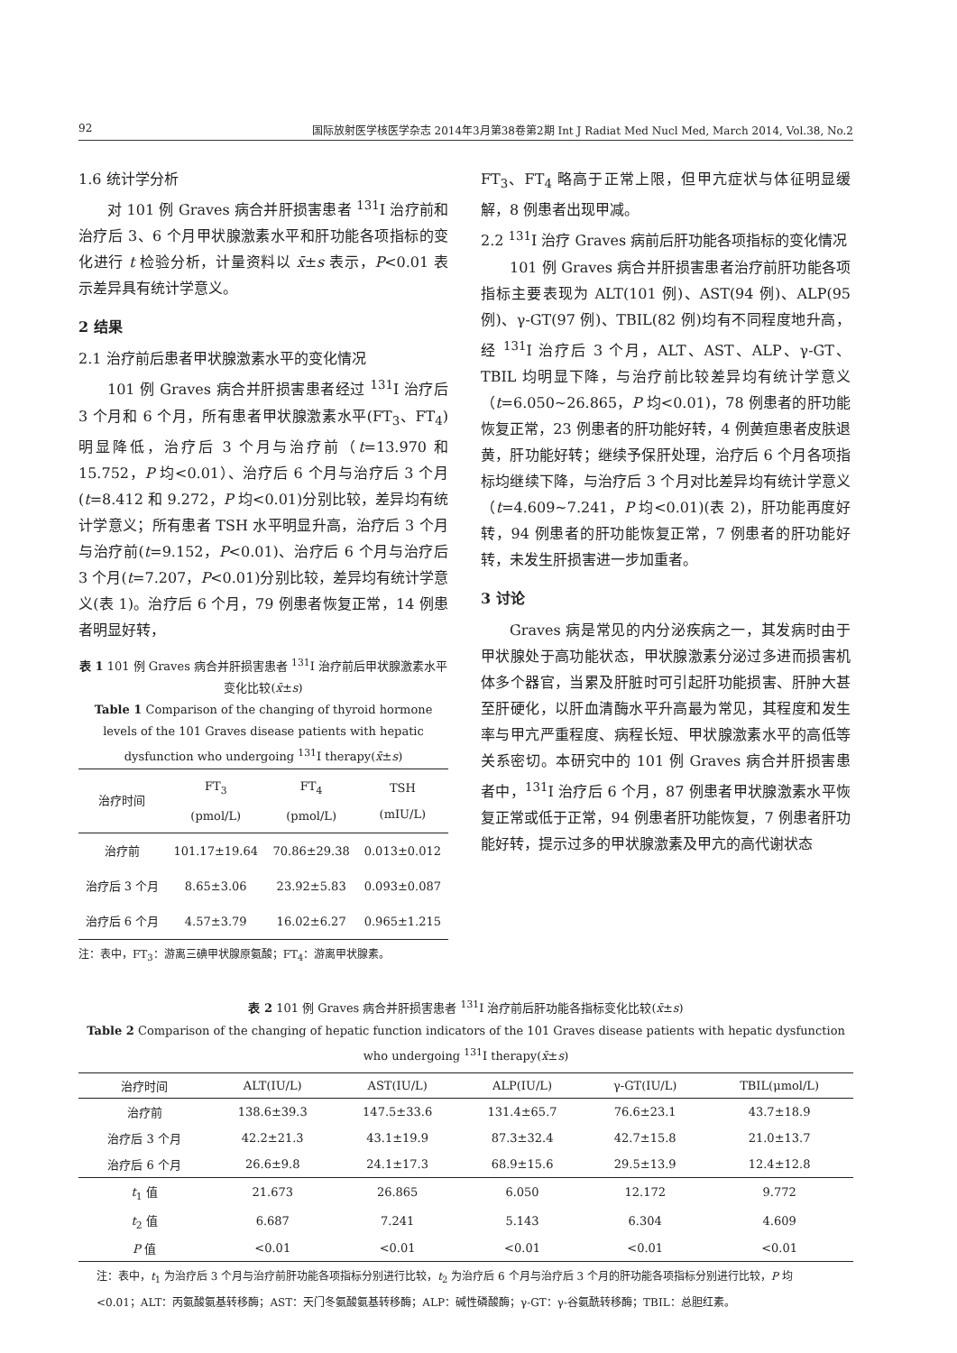92 国际放射医学核医学杂志 2014年3月第38卷第2期 Int J Radiat Med Nucl Med, March 2014, Vol.38, No.2
1.6 统计学分析
对 101 例 Graves 病合并肝损害患者 <sup>131</sup>I 治疗前和治疗后 3、6 个月甲状腺激素水平和肝功能各项指标的变化进行 t 检验分析，计量资料以 x̄±s 表示，P<0.01 表示差异具有统计学意义。
2 结果
2.1 治疗前后患者甲状腺激素水平的变化情况
101 例 Graves 病合并肝损害患者经过 <sup>131</sup>I 治疗后 3 个月和 6 个月，所有患者甲状腺激素水平(FT<sub>3</sub>、FT<sub>4</sub>)明显降低，治疗后 3 个月与治疗前（t=13.970 和 15.752，P 均<0.01）、治疗后 6 个月与治疗后 3 个月(t=8.412 和 9.272，P 均<0.01)分别比较，差异均有统计学意义；所有患者 TSH 水平明显升高，治疗后 3 个月与治疗前(t=9.152，P<0.01)、治疗后 6 个月与治疗后 3 个月(t=7.207，P<0.01)分别比较，差异均有统计学意义(表 1)。治疗后 6 个月，79 例患者恢复正常，14 例患者明显好转，
表 1 101 例 Graves 病合并肝损害患者 <sup>131</sup>I 治疗前后甲状腺激素水平变化比较(x̄±s)
Table 1 Comparison of the changing of thyroid hormone levels of the 101 Graves disease patients with hepatic dysfunction who undergoing <sup>131</sup>I therapy(x̄±s)
| 治疗时间 | FT<sub>3</sub> (pmol/L) | FT<sub>4</sub> (pmol/L) | TSH (mIU/L) |
| --- | --- | --- | --- |
| 治疗前 | 101.17±19.64 | 70.86±29.38 | 0.013±0.012 |
| 治疗后 3 个月 | 8.65±3.06 | 23.92±5.83 | 0.093±0.087 |
| 治疗后 6 个月 | 4.57±3.79 | 16.02±6.27 | 0.965±1.215 |
注：表中，FT<sub>3</sub>：游离三碘甲状腺原氨酸；FT<sub>4</sub>：游离甲状腺素。
FT<sub>3</sub>、FT<sub>4</sub> 略高于正常上限，但甲亢症状与体征明显缓解，8 例患者出现甲减。
2.2 <sup>131</sup>I 治疗 Graves 病前后肝功能各项指标的变化情况
101 例 Graves 病合并肝损害患者治疗前肝功能各项指标主要表现为 ALT(101 例)、AST(94 例)、ALP(95 例)、γ-GT(97 例)、TBIL(82 例)均有不同程度地升高，经 <sup>131</sup>I 治疗后 3 个月，ALT、AST、ALP、γ-GT、TBIL 均明显下降，与治疗前比较差异均有统计学意义（t=6.050~26.865，P 均<0.01)，78 例患者的肝功能恢复正常，23 例患者的肝功能好转，4 例黄疸患者皮肤退黄，肝功能好转；继续予保肝处理，治疗后 6 个月各项指标均继续下降，与治疗后 3 个月对比差异均有统计学意义（t=4.609~7.241，P 均<0.01)(表 2)，肝功能再度好转，94 例患者的肝功能恢复正常，7 例患者的肝功能好转，未发生肝损害进一步加重者。
3 讨论
Graves 病是常见的内分泌疾病之一，其发病时由于甲状腺处于高功能状态，甲状腺激素分泌过多进而损害机体多个器官，当累及肝脏时可引起肝功能损害、肝肿大甚至肝硬化，以肝血清酶水平升高最为常见，其程度和发生率与甲亢严重程度、病程长短、甲状腺激素水平的高低等关系密切。本研究中的 101 例 Graves 病合并肝损害患者中，<sup>131</sup>I 治疗后 6 个月，87 例患者甲状腺激素水平恢复正常或低于正常，94 例患者肝功能恢复，7 例患者肝功能好转，提示过多的甲状腺激素及甲亢的高代谢状态
表 2 101 例 Graves 病合并肝损害患者 <sup>131</sup>I 治疗前后肝功能各指标变化比较(x̄±s)
Table 2 Comparison of the changing of hepatic function indicators of the 101 Graves disease patients with hepatic dysfunction who undergoing <sup>131</sup>I therapy(x̄±s)
| 治疗时间 | ALT(IU/L) | AST(IU/L) | ALP(IU/L) | γ-GT(IU/L) | TBIL(μmol/L) |
| --- | --- | --- | --- | --- | --- |
| 治疗前 | 138.6±39.3 | 147.5±33.6 | 131.4±65.7 | 76.6±23.1 | 43.7±18.9 |
| 治疗后 3 个月 | 42.2±21.3 | 43.1±19.9 | 87.3±32.4 | 42.7±15.8 | 21.0±13.7 |
| 治疗后 6 个月 | 26.6±9.8 | 24.1±17.3 | 68.9±15.6 | 29.5±13.9 | 12.4±12.8 |
| t<sub>1</sub> 值 | 21.673 | 26.865 | 6.050 | 12.172 | 9.772 |
| t<sub>2</sub> 值 | 6.687 | 7.241 | 5.143 | 6.304 | 4.609 |
| P 值 | <0.01 | <0.01 | <0.01 | <0.01 | <0.01 |
注：表中，t<sub>1</sub> 为治疗后 3 个月与治疗前肝功能各项指标分别进行比较，t<sub>2</sub> 为治疗后 6 个月与治疗后 3 个月的肝功能各项指标分别进行比较，P 均<0.01；ALT：丙氨酸氨基转移酶；AST：天门冬氨酸氨基转移酶；ALP：碱性磷酸酶；γ-GT：γ-谷氨酰转移酶；TBIL：总胆红素。